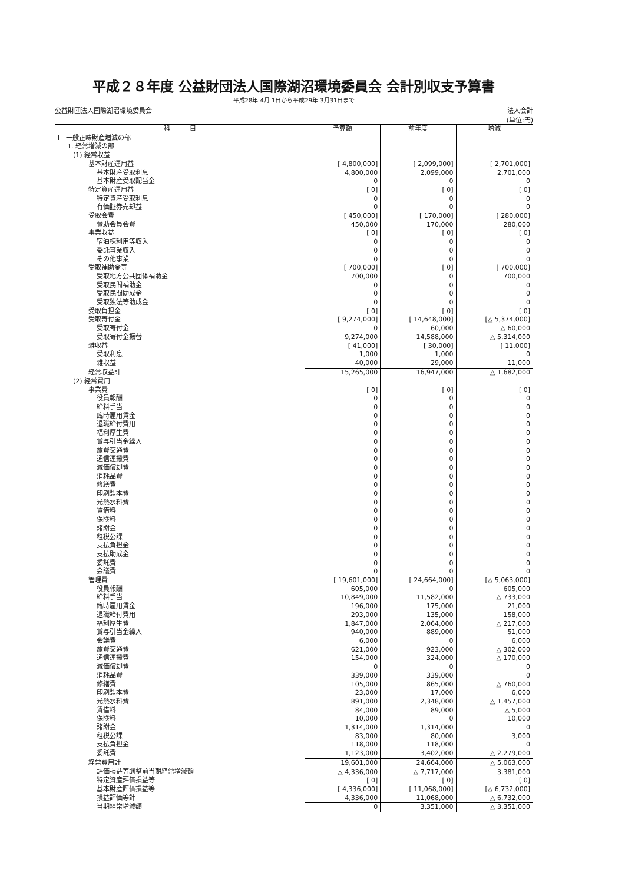平成２８年度 公益財団法人国際湖沼環境委員会 会計別収支予算書
平成28年 4月 1日から平成29年 3月31日まで
公益財団法人国際湖沼環境委員会 法人会計
(単位:円)
| 科 目 | 予算額 | 前年度 | 増減 |
| --- | --- | --- | --- |
| Ⅰ 一般正味財産増減の部 | | | |
| 1. 経常増減の部 | | | |
| (1) 経常収益 | | | |
| 基本財産運用益 | [ 4,800,000] | [ 2,099,000] | [ 2,701,000] |
| 基本財産受取利息 | 4,800,000 | 2,099,000 | 2,701,000 |
| 基本財産受取配当金 | 0 | 0 | 0 |
| 特定資産運用益 | [ 0] | [ 0] | [ 0] |
| 特定資産受取利息 | 0 | 0 | 0 |
| 有価証券売却益 | 0 | 0 | 0 |
| 受取会費 | [ 450,000] | [ 170,000] | [ 280,000] |
| 賛助会員会費 | 450,000 | 170,000 | 280,000 |
| 事業収益 | [ 0] | [ 0] | [ 0] |
| 宿泊棟利用等収入 | 0 | 0 | 0 |
| 委託事業収入 | 0 | 0 | 0 |
| その他事業 | 0 | 0 | 0 |
| 受取補助金等 | [ 700,000] | [ 0] | [ 700,000] |
| 受取地方公共団体補助金 | 700,000 | 0 | 700,000 |
| 受取民間補助金 | 0 | 0 | 0 |
| 受取民間助成金 | 0 | 0 | 0 |
| 受取独法等助成金 | 0 | 0 | 0 |
| 受取負担金 | [ 0] | [ 0] | [ 0] |
| 受取寄付金 | [ 9,274,000] | [ 14,648,000] | [△ 5,374,000] |
| 受取寄付金 | 0 | 60,000 | △ 60,000 |
| 受取寄付金振替 | 9,274,000 | 14,588,000 | △ 5,314,000 |
| 雑収益 | [ 41,000] | [ 30,000] | [ 11,000] |
| 受取利息 | 1,000 | 1,000 | 0 |
| 雑収益 | 40,000 | 29,000 | 11,000 |
| 経常収益計 | 15,265,000 | 16,947,000 | △ 1,682,000 |
| (2) 経常費用 | | | |
| 事業費 | [ 0] | [ 0] | [ 0] |
| 役員報酬 | 0 | 0 | 0 |
| 給料手当 | 0 | 0 | 0 |
| 臨時雇用賃金 | 0 | 0 | 0 |
| 退職給付費用 | 0 | 0 | 0 |
| 福利厚生費 | 0 | 0 | 0 |
| 賞与引当金繰入 | 0 | 0 | 0 |
| 旅費交通費 | 0 | 0 | 0 |
| 通信運搬費 | 0 | 0 | 0 |
| 減価償却費 | 0 | 0 | 0 |
| 消耗品費 | 0 | 0 | 0 |
| 修繕費 | 0 | 0 | 0 |
| 印刷製本費 | 0 | 0 | 0 |
| 光熱水料費 | 0 | 0 | 0 |
| 賃借料 | 0 | 0 | 0 |
| 保険料 | 0 | 0 | 0 |
| 諸謝金 | 0 | 0 | 0 |
| 租税公課 | 0 | 0 | 0 |
| 支払負担金 | 0 | 0 | 0 |
| 支払助成金 | 0 | 0 | 0 |
| 委託費 | 0 | 0 | 0 |
| 会議費 | 0 | 0 | 0 |
| 管理費 | [ 19,601,000] | [ 24,664,000] | [△ 5,063,000] |
| 役員報酬 | 605,000 | 0 | 605,000 |
| 給料手当 | 10,849,000 | 11,582,000 | △ 733,000 |
| 臨時雇用賃金 | 196,000 | 175,000 | 21,000 |
| 退職給付費用 | 293,000 | 135,000 | 158,000 |
| 福利厚生費 | 1,847,000 | 2,064,000 | △ 217,000 |
| 賞与引当金繰入 | 940,000 | 889,000 | 51,000 |
| 会議費 | 6,000 | 0 | 6,000 |
| 旅費交通費 | 621,000 | 923,000 | △ 302,000 |
| 通信運搬費 | 154,000 | 324,000 | △ 170,000 |
| 減価償却費 | 0 | 0 | 0 |
| 消耗品費 | 339,000 | 339,000 | 0 |
| 修繕費 | 105,000 | 865,000 | △ 760,000 |
| 印刷製本費 | 23,000 | 17,000 | 6,000 |
| 光熱水料費 | 891,000 | 2,348,000 | △ 1,457,000 |
| 賃借料 | 84,000 | 89,000 | △ 5,000 |
| 保険料 | 10,000 | 0 | 10,000 |
| 諸謝金 | 1,314,000 | 1,314,000 | 0 |
| 租税公課 | 83,000 | 80,000 | 3,000 |
| 支払負担金 | 118,000 | 118,000 | 0 |
| 委託費 | 1,123,000 | 3,402,000 | △ 2,279,000 |
| 経常費用計 | 19,601,000 | 24,664,000 | △ 5,063,000 |
| 評価損益等調整前当期経常増減額 | △ 4,336,000 | △ 7,717,000 | 3,381,000 |
| 特定資産評価損益等 | [ 0] | [ 0] | [ 0] |
| 基本財産評価損益等 | [ 4,336,000] | [ 11,068,000] | [△ 6,732,000] |
| 損益評価等計 | 4,336,000 | 11,068,000 | △ 6,732,000 |
| 当期経常増減額 | 0 | 3,351,000 | △ 3,351,000 |